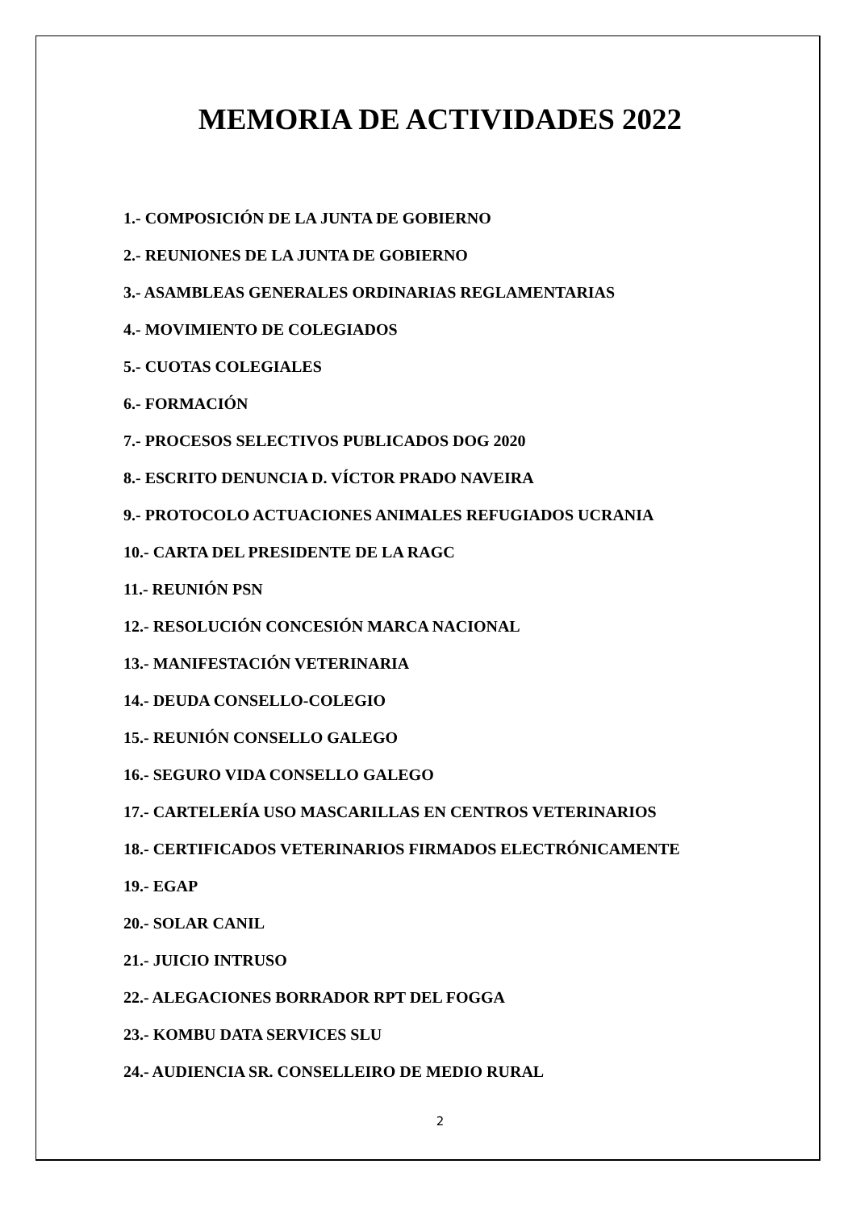MEMORIA DE ACTIVIDADES 2022
1.- COMPOSICIÓN DE LA JUNTA DE GOBIERNO
2.- REUNIONES DE LA JUNTA DE GOBIERNO
3.- ASAMBLEAS GENERALES ORDINARIAS REGLAMENTARIAS
4.- MOVIMIENTO DE COLEGIADOS
5.- CUOTAS COLEGIALES
6.- FORMACIÓN
7.- PROCESOS SELECTIVOS PUBLICADOS DOG 2020
8.- ESCRITO DENUNCIA D. VÍCTOR PRADO NAVEIRA
9.- PROTOCOLO ACTUACIONES ANIMALES REFUGIADOS UCRANIA
10.- CARTA DEL PRESIDENTE DE LA RAGC
11.- REUNIÓN PSN
12.- RESOLUCIÓN CONCESIÓN MARCA NACIONAL
13.- MANIFESTACIÓN VETERINARIA
14.- DEUDA CONSELLO-COLEGIO
15.- REUNIÓN CONSELLO GALEGO
16.- SEGURO VIDA CONSELLO GALEGO
17.- CARTELERÍA USO MASCARILLAS EN CENTROS VETERINARIOS
18.- CERTIFICADOS VETERINARIOS FIRMADOS ELECTRÓNICAMENTE
19.- EGAP
20.- SOLAR CANIL
21.- JUICIO INTRUSO
22.- ALEGACIONES BORRADOR RPT DEL FOGGA
23.- KOMBU DATA SERVICES SLU
24.- AUDIENCIA SR. CONSELLEIRO DE MEDIO RURAL
2